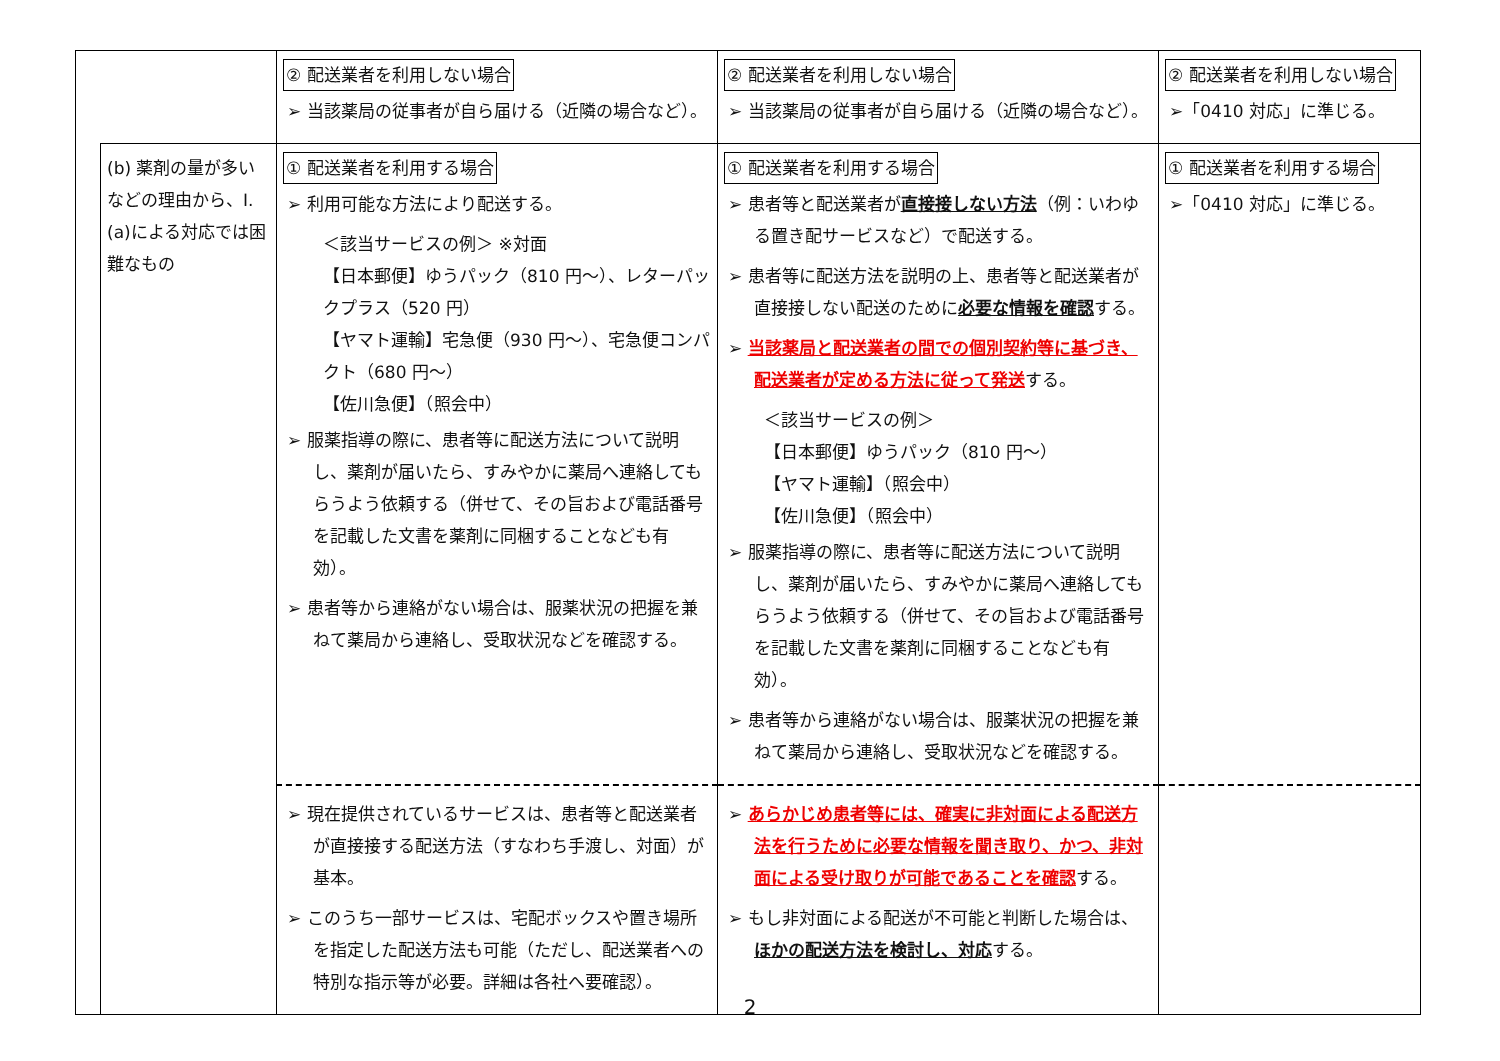| | | ② 配送業者を利用しない場合 ➢ 当該薬局の従事者が自ら届ける（近隣の場合など）。 | ② 配送業者を利用しない場合 ➢ 当該薬局の従事者が自ら届ける（近隣の場合など）。 | ② 配送業者を利用しない場合 ➢「0410 対応」に準じる。 |
| | (b) 薬剤の量が多いなどの理由から、Ⅰ.(a)による対応では困難なもの | ① 配送業者を利用する場合 ➢ 利用可能な方法により配送する。 ＜該当サービスの例＞ ※対面 【日本郵便】ゆうパック（810 円～）、レターパックプラス（520 円） 【ヤマト運輸】宅急便（930 円～）、宅急便コンパクト（680 円～） 【佐川急便】（照会中） ➢ 服薬指導の際に、患者等に配送方法について説明し、薬剤が届いたら、すみやかに薬局へ連絡してもらうよう依頼する（併せて、その旨および電話番号を記載した文書を薬剤に同梱することなども有効）。 ➢ 患者等から連絡がない場合は、服薬状況の把握を兼ねて薬局から連絡し、受取状況などを確認する。 | ① 配送業者を利用する場合 ➢ 患者等と配送業者が 直接接しない方法 （例：いわゆる置き配サービスなど）で配送する。 ➢ 患者等に配送方法を説明の上、患者等と配送業者が直接接しない配送のために 必要な情報を確認 する。 ➢ 当該薬局と配送業者の間での個別契約等に基づき、配送業者が定める方法に従って発送 する。 ＜該当サービスの例＞ 【日本郵便】ゆうパック（810 円～） 【ヤマト運輸】（照会中） 【佐川急便】（照会中） ➢ 服薬指導の際に、患者等に配送方法について説明し、薬剤が届いたら、すみやかに薬局へ連絡してもらうよう依頼する（併せて、その旨および電話番号を記載した文書を薬剤に同梱することなども有効）。 ➢ 患者等から連絡がない場合は、服薬状況の把握を兼ねて薬局から連絡し、受取状況などを確認する。 | ① 配送業者を利用する場合 ➢「0410 対応」に準じる。 |
| | | ➢ 現在提供されているサービスは、患者等と配送業者が直接接する配送方法（すなわち手渡し、対面）が基本。 ➢ このうち一部サービスは、宅配ボックスや置き場所を指定した配送方法も可能（ただし、配送業者への特別な指示等が必要。詳細は各社へ要確認）。 | ➢ あらかじめ患者等には、確実に非対面による配送方法を行うために必要な情報を聞き取り、かつ、非対面による受け取りが可能であることを確認 する。 ➢ もし非対面による配送が不可能と判断した場合は、 ほかの配送方法を検討し、対応 する。 | |
2